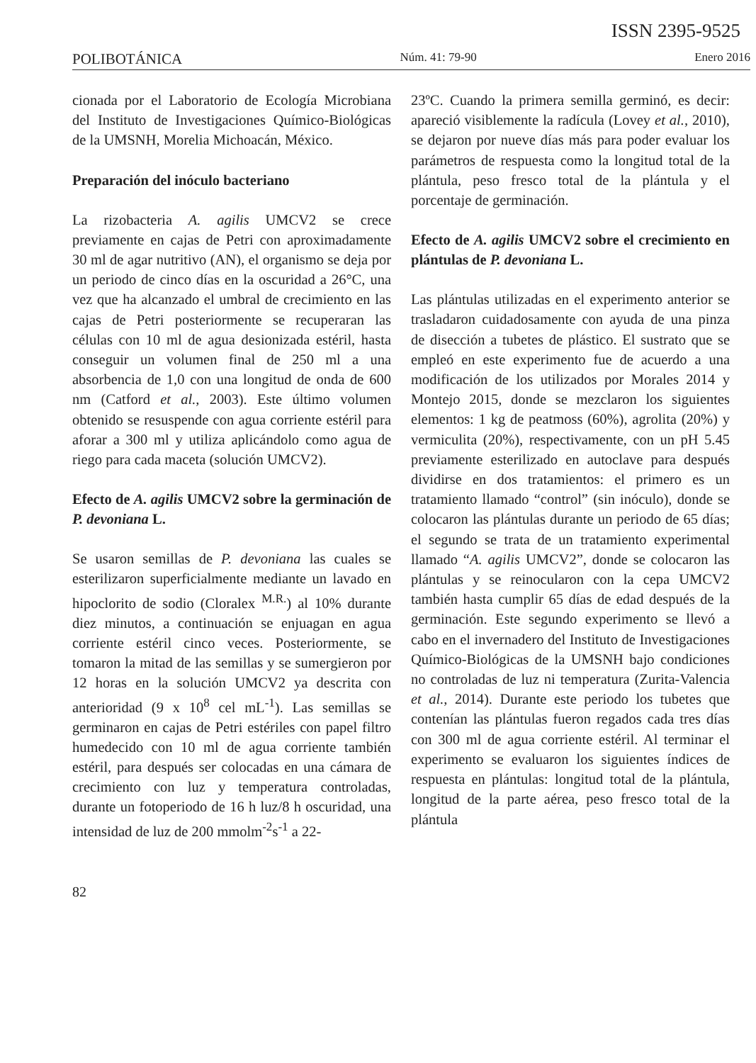ISSN 2395-9525
POLIBOTÁNICA Núm. 41: 79-90 Enero 2016
cionada por el Laboratorio de Ecología Microbiana del Instituto de Investigaciones Químico-Biológicas de la UMSNH, Morelia Michoacán, México.
Preparación del inóculo bacteriano
La rizobacteria A. agilis UMCV2 se crece previamente en cajas de Petri con aproximadamente 30 ml de agar nutritivo (AN), el organismo se deja por un periodo de cinco días en la oscuridad a 26°C, una vez que ha alcanzado el umbral de crecimiento en las cajas de Petri posteriormente se recuperaran las células con 10 ml de agua desionizada estéril, hasta conseguir un volumen final de 250 ml a una absorbencia de 1,0 con una longitud de onda de 600 nm (Catford et al., 2003). Este último volumen obtenido se resuspende con agua corriente estéril para aforar a 300 ml y utiliza aplicándolo como agua de riego para cada maceta (solución UMCV2).
Efecto de A. agilis UMCV2 sobre la germinación de P. devoniana L.
Se usaron semillas de P. devoniana las cuales se esterilizaron superficialmente mediante un lavado en hipoclorito de sodio (Cloralex <sup>M.R.</sup>) al 10% durante diez minutos, a continuación se enjuagan en agua corriente estéril cinco veces. Posteriormente, se tomaron la mitad de las semillas y se sumergieron por 12 horas en la solución UMCV2 ya descrita con anterioridad (9 x 10<sup>8</sup> cel mL<sup>-1</sup>). Las semillas se germinaron en cajas de Petri estériles con papel filtro humedecido con 10 ml de agua corriente también estéril, para después ser colocadas en una cámara de crecimiento con luz y temperatura controladas, durante un fotoperiodo de 16 h luz/8 h oscuridad, una intensidad de luz de 200 mmolm<sup>-2</sup>s<sup>-1</sup> a 22-
23ºC. Cuando la primera semilla germinó, es decir: apareció visiblemente la radícula (Lovey et al., 2010), se dejaron por nueve días más para poder evaluar los parámetros de respuesta como la longitud total de la plántula, peso fresco total de la plántula y el porcentaje de germinación.
Efecto de A. agilis UMCV2 sobre el crecimiento en plántulas de P. devoniana L.
Las plántulas utilizadas en el experimento anterior se trasladaron cuidadosamente con ayuda de una pinza de disección a tubetes de plástico. El sustrato que se empleó en este experimento fue de acuerdo a una modificación de los utilizados por Morales 2014 y Montejo 2015, donde se mezclaron los siguientes elementos: 1 kg de peatmoss (60%), agrolita (20%) y vermiculita (20%), respectivamente, con un pH 5.45 previamente esterilizado en autoclave para después dividirse en dos tratamientos: el primero es un tratamiento llamado “control” (sin inóculo), donde se colocaron las plántulas durante un periodo de 65 días; el segundo se trata de un tratamiento experimental llamado “A. agilis UMCV2”, donde se colocaron las plántulas y se reinocularon con la cepa UMCV2 también hasta cumplir 65 días de edad después de la germinación. Este segundo experimento se llevó a cabo en el invernadero del Instituto de Investigaciones Químico-Biológicas de la UMSNH bajo condiciones no controladas de luz ni temperatura (Zurita-Valencia et al., 2014). Durante este periodo los tubetes que contenían las plántulas fueron regados cada tres días con 300 ml de agua corriente estéril. Al terminar el experimento se evaluaron los siguientes índices de respuesta en plántulas: longitud total de la plántula, longitud de la parte aérea, peso fresco total de la plántula
82